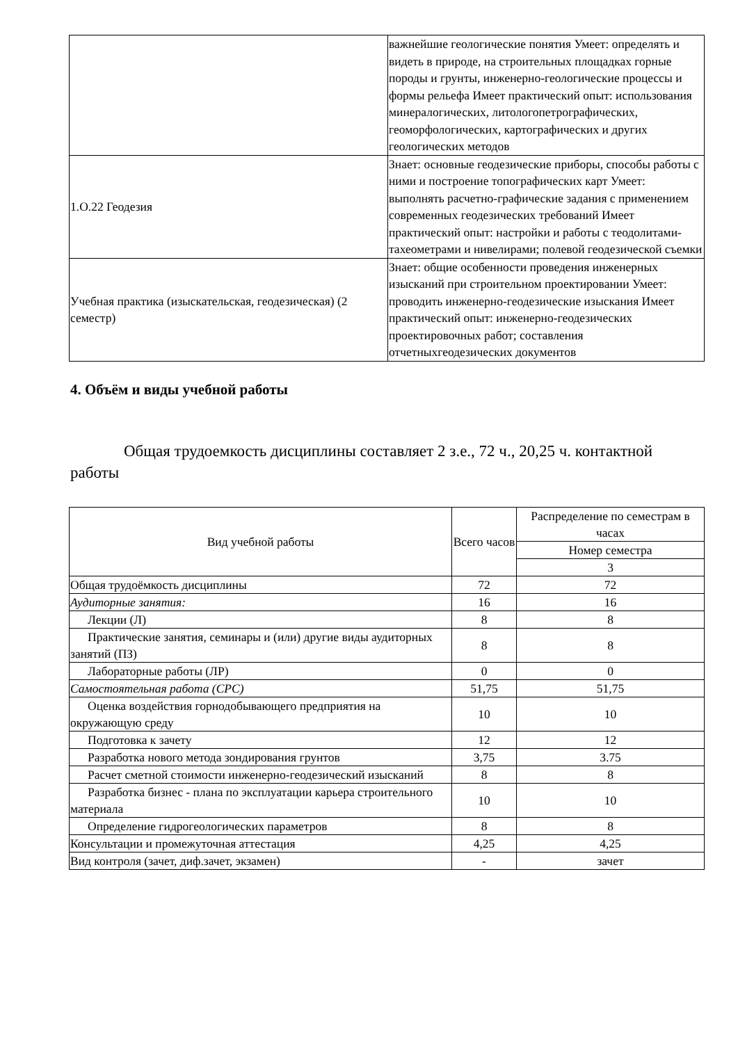| | важнейшие геологические понятия Умеет: определять и видеть в природе, на строительных площадках горные породы и грунты, инженерно-геологические процессы и формы рельефа Имеет практический опыт: использования минералогических, литологопетрографических, геоморфологических, картографических и других геологических методов |
| 1.О.22 Геодезия | Знает: основные геодезические приборы, способы работы с ними и построение топографических карт Умеет: выполнять расчетно-графические задания с применением современных геодезических требований Имеет практический опыт: настройки и работы с теодолитами-тахеометрами и нивелирами; полевой геодезической съемки |
| Учебная практика (изыскательская, геодезическая) (2 семестр) | Знает: общие особенности проведения инженерных изысканий при строительном проектировании Умеет: проводить инженерно-геодезические изыскания Имеет практический опыт: инженерно-геодезических проектировочных работ; составления отчетныхгеодезических документов |
4. Объём и виды учебной работы
Общая трудоемкость дисциплины составляет 2 з.е., 72 ч., 20,25 ч. контактной работы
| Вид учебной работы | Всего часов | Распределение по семестрам в часах |
| --- | --- | --- |
| | | Номер семестра |
| | | 3 |
| Общая трудоёмкость дисциплины | 72 | 72 |
| Аудиторные занятия: | 16 | 16 |
| Лекции (Л) | 8 | 8 |
| Практические занятия, семинары и (или) другие виды аудиторных занятий (ПЗ) | 8 | 8 |
| Лабораторные работы (ЛР) | 0 | 0 |
| Самостоятельная работа (СРС) | 51,75 | 51,75 |
| Оценка воздействия горнодобывающего предприятия на окружающую среду | 10 | 10 |
| Подготовка к зачету | 12 | 12 |
| Разработка нового метода зондирования грунтов | 3,75 | 3.75 |
| Расчет сметной стоимости инженерно-геодезический изысканий | 8 | 8 |
| Разработка бизнес - плана по эксплуатации карьера строительного материала | 10 | 10 |
| Определение гидрогеологических параметров | 8 | 8 |
| Консультации и промежуточная аттестация | 4,25 | 4,25 |
| Вид контроля (зачет, диф.зачет, экзамен) | - | зачет |